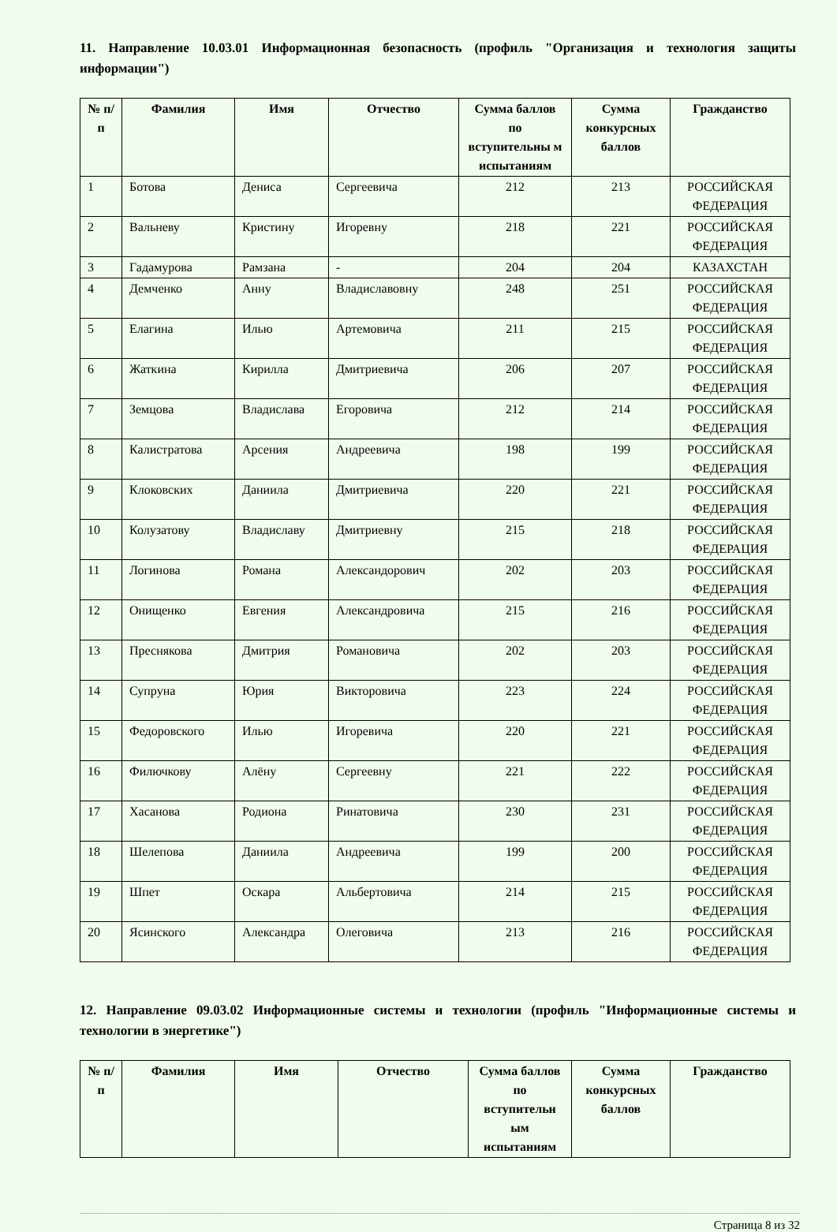11. Направление 10.03.01 Информационная безопасность (профиль "Организация и технология защиты информации")
| № п/п | Фамилия | Имя | Отчество | Сумма баллов по вступительны м испытаниям | Сумма конкурсных баллов | Гражданство |
| --- | --- | --- | --- | --- | --- | --- |
| 1 | Ботова | Дениса | Сергеевича | 212 | 213 | РОССИЙСКАЯ ФЕДЕРАЦИЯ |
| 2 | Вальневу | Кристину | Игоревну | 218 | 221 | РОССИЙСКАЯ ФЕДЕРАЦИЯ |
| 3 | Гадамурова | Рамзана | - | 204 | 204 | КАЗАХСТАН |
| 4 | Демченко | Анну | Владиславовну | 248 | 251 | РОССИЙСКАЯ ФЕДЕРАЦИЯ |
| 5 | Елагина | Илью | Артемовича | 211 | 215 | РОССИЙСКАЯ ФЕДЕРАЦИЯ |
| 6 | Жаткина | Кирилла | Дмитриевича | 206 | 207 | РОССИЙСКАЯ ФЕДЕРАЦИЯ |
| 7 | Земцова | Владислава | Егоровича | 212 | 214 | РОССИЙСКАЯ ФЕДЕРАЦИЯ |
| 8 | Калистратова | Арсения | Андреевича | 198 | 199 | РОССИЙСКАЯ ФЕДЕРАЦИЯ |
| 9 | Клоковских | Даниила | Дмитриевича | 220 | 221 | РОССИЙСКАЯ ФЕДЕРАЦИЯ |
| 10 | Колузатову | Владиславу | Дмитриевну | 215 | 218 | РОССИЙСКАЯ ФЕДЕРАЦИЯ |
| 11 | Логинова | Романа | Александорович | 202 | 203 | РОССИЙСКАЯ ФЕДЕРАЦИЯ |
| 12 | Онищенко | Евгения | Александровича | 215 | 216 | РОССИЙСКАЯ ФЕДЕРАЦИЯ |
| 13 | Преснякова | Дмитрия | Романовича | 202 | 203 | РОССИЙСКАЯ ФЕДЕРАЦИЯ |
| 14 | Супруна | Юрия | Викторовича | 223 | 224 | РОССИЙСКАЯ ФЕДЕРАЦИЯ |
| 15 | Федоровского | Илью | Игоревича | 220 | 221 | РОССИЙСКАЯ ФЕДЕРАЦИЯ |
| 16 | Филючкову | Алёну | Сергеевну | 221 | 222 | РОССИЙСКАЯ ФЕДЕРАЦИЯ |
| 17 | Хасанова | Родиона | Ринатовича | 230 | 231 | РОССИЙСКАЯ ФЕДЕРАЦИЯ |
| 18 | Шелепова | Даниила | Андреевича | 199 | 200 | РОССИЙСКАЯ ФЕДЕРАЦИЯ |
| 19 | Шпет | Оскара | Альбертовича | 214 | 215 | РОССИЙСКАЯ ФЕДЕРАЦИЯ |
| 20 | Ясинского | Александра | Олеговича | 213 | 216 | РОССИЙСКАЯ ФЕДЕРАЦИЯ |
12. Направление 09.03.02 Информационные системы и технологии (профиль "Информационные системы и технологии в энергетике")
| № п/п | Фамилия | Имя | Отчество | Сумма баллов по вступительн ым испытаниям | Сумма конкурсных баллов | Гражданство |
| --- | --- | --- | --- | --- | --- | --- |
Страница 8 из 32